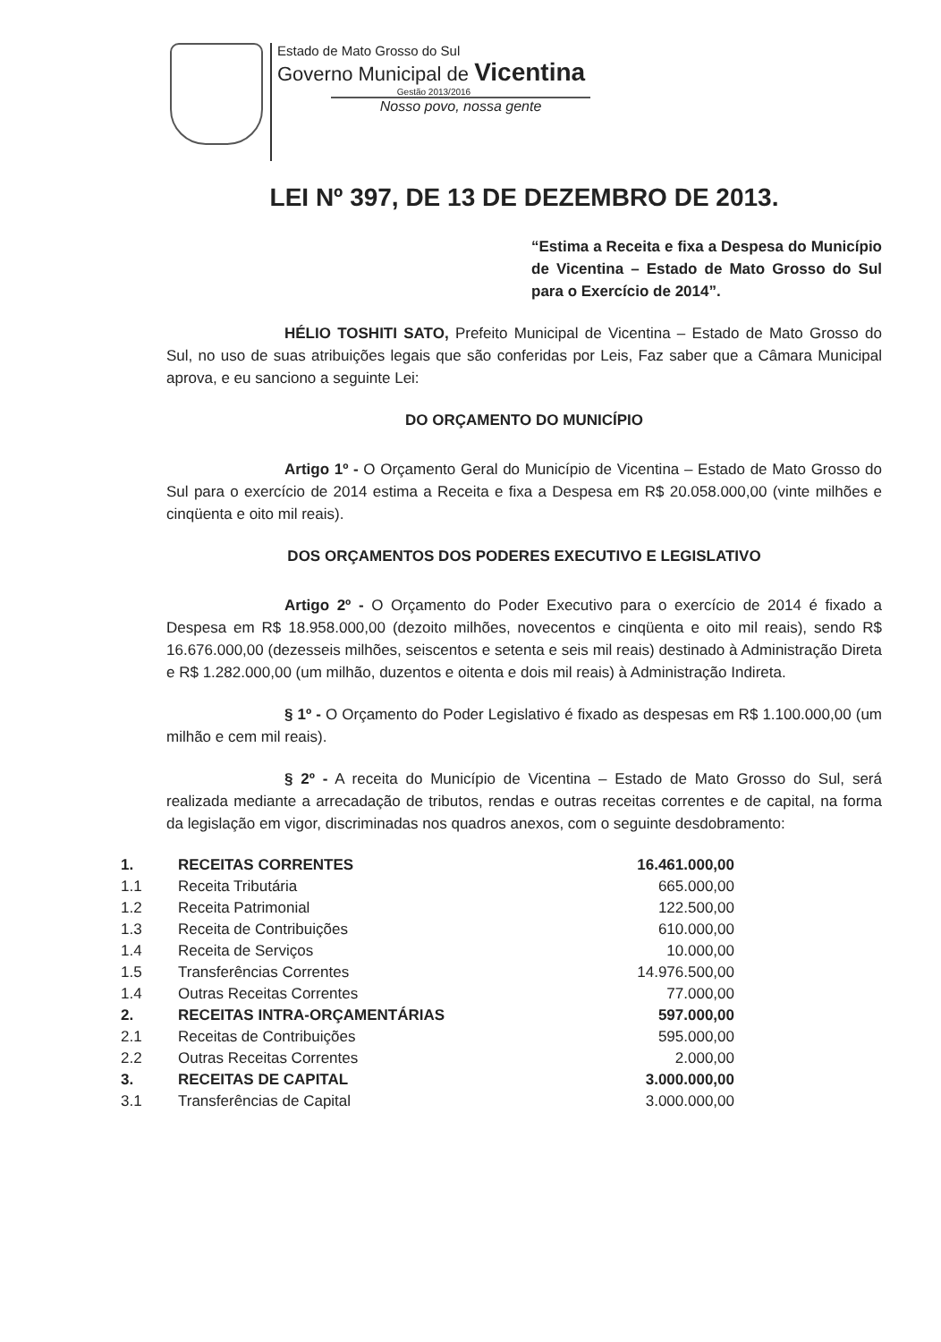Estado de Mato Grosso do Sul
Governo Municipal de Vicentina
Gestão 2013/2016
Nosso povo, nossa gente
LEI Nº 397, DE 13 DE DEZEMBRO DE 2013.
“Estima a Receita e fixa a Despesa do Município de Vicentina – Estado de Mato Grosso do Sul para o Exercício de 2014”.
HÉLIO TOSHITI SATO, Prefeito Municipal de Vicentina – Estado de Mato Grosso do Sul, no uso de suas atribuições legais que são conferidas por Leis, Faz saber que a Câmara Municipal aprova, e eu sanciono a seguinte Lei:
DO ORÇAMENTO DO MUNICÍPIO
Artigo 1º - O Orçamento Geral do Município de Vicentina – Estado de Mato Grosso do Sul para o exercício de 2014 estima a Receita e fixa a Despesa em R$ 20.058.000,00 (vinte milhões e cinqüenta e oito mil reais).
DOS ORÇAMENTOS DOS PODERES EXECUTIVO E LEGISLATIVO
Artigo 2º - O Orçamento do Poder Executivo para o exercício de 2014 é fixado a Despesa em R$ 18.958.000,00 (dezoito milhões, novecentos e cinqüenta e oito mil reais), sendo R$ 16.676.000,00 (dezesseis milhões, seiscentos e setenta e seis mil reais) destinado à Administração Direta e R$ 1.282.000,00 (um milhão, duzentos e oitenta e dois mil reais) à Administração Indireta.
§ 1º - O Orçamento do Poder Legislativo é fixado as despesas em R$ 1.100.000,00 (um milhão e cem mil reais).
§ 2º - A receita do Município de Vicentina – Estado de Mato Grosso do Sul, será realizada mediante a arrecadação de tributos, rendas e outras receitas correntes e de capital, na forma da legislação em vigor, discriminadas nos quadros anexos, com o seguinte desdobramento:
| 1. | RECEITAS CORRENTES | 16.461.000,00 |
| 1.1 | Receita Tributária | 665.000,00 |
| 1.2 | Receita Patrimonial | 122.500,00 |
| 1.3 | Receita de Contribuições | 610.000,00 |
| 1.4 | Receita de Serviços | 10.000,00 |
| 1.5 | Transferências Correntes | 14.976.500,00 |
| 1.4 | Outras Receitas Correntes | 77.000,00 |
| 2. | RECEITAS INTRA-ORÇAMENTÁRIAS | 597.000,00 |
| 2.1 | Receitas de Contribuições | 595.000,00 |
| 2.2 | Outras Receitas Correntes | 2.000,00 |
| 3. | RECEITAS DE CAPITAL | 3.000.000,00 |
| 3.1 | Transferências de Capital | 3.000.000,00 |